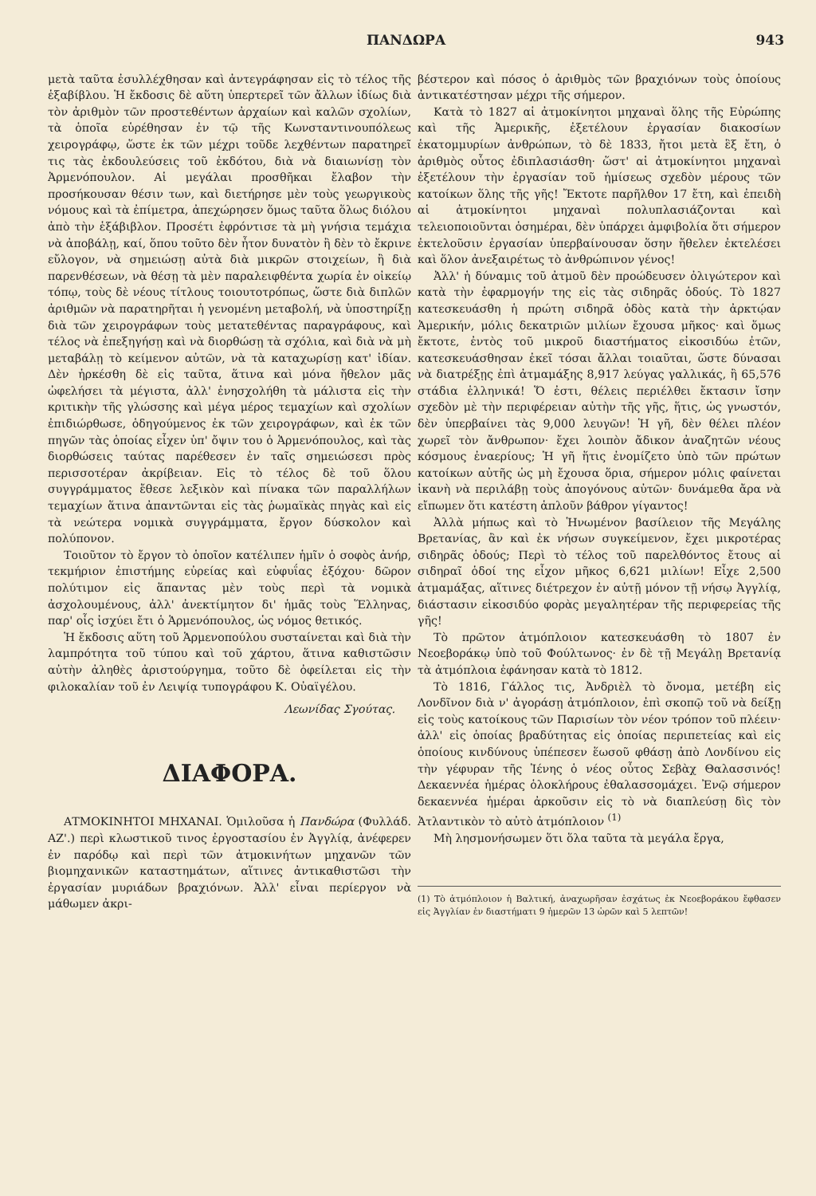ΠΑΝΔΩΡΑ 943
μετὰ ταῦτα ἐσυλλέχθησαν καὶ ἀντεγράφησαν εἰς τὸ τέλος τῆς ἑξαβίβλου. Ἡ ἔκδοσις δὲ αὕτη ὑπερτερεῖ τῶν ἄλλων ἰδίως διὰ τὸν ἀριθμὸν τῶν προστεθέντων ἀρχαίων καὶ καλῶν σχολίων, τὰ ὁποῖα εὑρέθησαν ἐν τῷ τῆς Κωνσταντινουπόλεως χειρογράφῳ, ὥστε ἐκ τῶν μέχρι τοῦδε λεχθέντων παρατηρεῖ τις τὰς ἐκδουλεύσεις τοῦ ἐκδότου, διὰ νὰ διαιωνίσῃ τὸν Ἀρμενόπουλον. Αἱ μεγάλαι προσθῆκαι ἔλαβον τὴν προσήκουσαν θέσιν των, καὶ διετήρησε μὲν τοὺς γεωργικοὺς νόμους καὶ τὰ ἐπίμετρα, ἀπεχώρησεν ὅμως ταῦτα ὅλως διόλου ἀπὸ τὴν ἑξάβιβλον. Προσέτι ἐφρόντισε τὰ μὴ γνήσια τεμάχια νὰ ἀποβάλῃ, καί, ὅπου τοῦτο δὲν ἦτον δυνατὸν ἢ δὲν τὸ ἔκρινε εὔλογον, νὰ σημειώσῃ αὐτὰ διὰ μικρῶν στοιχείων, ἢ διὰ παρενθέσεων, νὰ θέσῃ τὰ μὲν παραλειφθέντα χωρία ἐν οἰκείῳ τόπῳ, τοὺς δὲ νέους τίτλους τοιουτοτρόπως, ὥστε διὰ διπλῶν ἀριθμῶν νὰ παρατηρῆται ἡ γενομένη μεταβολή, νὰ ὑποστηρίξῃ διὰ τῶν χειρογράφων τοὺς μετατεθέντας παραγράφους, καὶ τέλος νὰ ἐπεξηγήσῃ καὶ νὰ διορθώσῃ τὰ σχόλια, καὶ διὰ νὰ μὴ μεταβάλῃ τὸ κείμενον αὐτῶν, νὰ τὰ καταχωρίσῃ κατ' ἰδίαν. Δὲν ἠρκέσθη δὲ εἰς ταῦτα, ἅτινα καὶ μόνα ἤθελον μᾶς ὠφελήσει τὰ μέγιστα, ἀλλ' ἐνησχολήθη τὰ μάλιστα εἰς τὴν κριτικὴν τῆς γλώσσης καὶ μέγα μέρος τεμαχίων καὶ σχολίων ἐπιδιώρθωσε, ὁδηγούμενος ἐκ τῶν χειρογράφων, καὶ ἐκ τῶν πηγῶν τὰς ὁποίας εἶχεν ὑπ' ὄψιν του ὁ Ἁρμενόπουλος, καὶ τὰς διορθώσεις ταύτας παρέθεσεν ἐν ταῖς σημειώσεσι πρὸς περισσοτέραν ἀκρίβειαν. Εἰς τὸ τέλος δὲ τοῦ ὅλου συγγράμματος ἔθεσε λεξικὸν καὶ πίνακα τῶν παραλλήλων τεμαχίων ἅτινα ἀπαντῶνται εἰς τὰς ῥωμαϊκὰς πηγὰς καὶ εἰς τὰ νεώτερα νομικὰ συγγράμματα, ἔργον δύσκολον καὶ πολύπονον.
Τοιοῦτον τὸ ἔργον τὸ ὁποῖον κατέλιπεν ἡμῖν ὁ σοφὸς ἀνήρ, τεκμήριον ἐπιστήμης εὐρείας καὶ εὐφυΐας ἐξόχου· δῶρον πολύτιμον εἰς ἅπαντας μὲν τοὺς περὶ τὰ νομικὰ ἀσχολουμένους, ἀλλ' ἀνεκτίμητον δι' ἡμᾶς τοὺς Ἕλληνας, παρ' οἷς ἰσχύει ἔτι ὁ Ἁρμενόπουλος, ὡς νόμος θετικός.
Ἡ ἔκδοσις αὕτη τοῦ Ἁρμενοπούλου συσταίνεται καὶ διὰ τὴν λαμπρότητα τοῦ τύπου καὶ τοῦ χάρτου, ἅτινα καθιστῶσιν αὐτὴν ἀληθὲς ἀριστούργημα, τοῦτο δὲ ὀφείλεται εἰς τὴν φιλοκαλίαν τοῦ ἐν Λειψίᾳ τυπογράφου Κ. Οὐαϊγέλου.
Λεωνίδας Σγούτας.
ΔΙΑΦΟΡΑ.
ΑΤΜΟΚΙΝΗΤΟΙ ΜΗΧΑΝΑΙ. Ὁμιλοῦσα ἡ Πανδώρα (Φυλλάδ. ΑΖ'.) περὶ κλωστικοῦ τινος ἐργοστασίου ἐν Ἀγγλίᾳ, ἀνέφερεν ἐν παρόδῳ καὶ περὶ τῶν ἀτμοκινήτων μηχανῶν τῶν βιομηχανικῶν καταστημάτων, αἵτινες ἀντικαθιστῶσι τὴν ἐργασίαν μυριάδων βραχιόνων. Ἀλλ' εἶναι περίεργον νὰ μάθωμεν ἀκρι-
βέστερον καὶ πόσος ὁ ἀριθμὸς τῶν βραχιόνων τοὺς ὁποίους ἀντικατέστησαν μέχρι τῆς σήμερον.
Κατὰ τὸ 1827 αἱ ἀτμοκίνητοι μηχαναὶ ὅλης τῆς Εὐρώπης καὶ τῆς Ἀμερικῆς, ἐξετέλουν ἐργασίαν διακοσίων ἑκατομμυρίων ἀνθρώπων, τὸ δὲ 1833, ἤτοι μετὰ ἓξ ἔτη, ὁ ἀριθμὸς οὗτος ἐδιπλασιάσθη· ὥστ' αἱ ἀτμοκίνητοι μηχαναὶ ἐξετέλουν τὴν ἐργασίαν τοῦ ἡμίσεως σχεδὸν μέρους τῶν κατοίκων ὅλης τῆς γῆς! Ἔκτοτε παρῆλθον 17 ἔτη, καὶ ἐπειδὴ αἱ ἀτμοκίνητοι μηχαναὶ πολυπλασιάζονται καὶ τελειοποιοῦνται ὁσημέραι, δὲν ὑπάρχει ἀμφιβολία ὅτι σήμερον ἐκτελοῦσιν ἐργασίαν ὑπερβαίνουσαν ὅσην ἤθελεν ἐκτελέσει καὶ ὅλον ἀνεξαιρέτως τὸ ἀνθρώπινον γένος!
Ἀλλ' ἡ δύναμις τοῦ ἀτμοῦ δὲν προώδευσεν ὀλιγώτερον καὶ κατὰ τὴν ἐφαρμογήν της εἰς τὰς σιδηρᾶς ὁδούς. Τὸ 1827 κατεσκευάσθη ἡ πρώτη σιδηρᾶ ὁδὸς κατὰ τὴν ἀρκτῴαν Ἀμερικήν, μόλις δεκατριῶν μιλίων ἔχουσα μῆκος· καὶ ὅμως ἔκτοτε, ἐντὸς τοῦ μικροῦ διαστήματος εἰκοσιδύω ἐτῶν, κατεσκευάσθησαν ἐκεῖ τόσαι ἄλλαι τοιαῦται, ὥστε δύνασαι νὰ διατρέξῃς ἐπὶ ἀτμαμάξης 8,917 λεύγας γαλλικάς, ἢ 65,576 στάδια ἑλληνικά! Ὅ ἐστι, θέλεις περιέλθει ἔκτασιν ἴσην σχεδὸν μὲ τὴν περιφέρειαν αὐτὴν τῆς γῆς, ἥτις, ὡς γνωστόν, δὲν ὑπερβαίνει τὰς 9,000 λευγῶν! Ἡ γῆ, δὲν θέλει πλέον χωρεῖ τὸν ἄνθρωπον· ἔχει λοιπὸν ἄδικον ἀναζητῶν νέους κόσμους ἐναερίους; Ἡ γῆ ἥτις ἐνομίζετο ὑπὸ τῶν πρώτων κατοίκων αὐτῆς ὡς μὴ ἔχουσα ὅρια, σήμερον μόλις φαίνεται ἱκανὴ νὰ περιλάβῃ τοὺς ἀπογόνους αὐτῶν· δυνάμεθα ἄρα νὰ εἴπωμεν ὅτι κατέστη ἁπλοῦν βάθρον γίγαντος!
Ἀλλὰ μήπως καὶ τὸ Ἡνωμένον βασίλειον τῆς Μεγάλης Βρετανίας, ἂν καὶ ἐκ νήσων συγκείμενον, ἔχει μικροτέρας σιδηρᾶς ὁδούς; Περὶ τὸ τέλος τοῦ παρελθόντος ἔτους αἱ σιδηραῖ ὁδοί της εἶχον μῆκος 6,621 μιλίων! Εἶχε 2,500 ἀτμαμάξας, αἵτινες διέτρεχον ἐν αὐτῇ μόνον τῇ νήσῳ Ἀγγλίᾳ, διάστασιν εἰκοσιδύο φορὰς μεγαλητέραν τῆς περιφερείας τῆς γῆς!
Τὸ πρῶτον ἀτμόπλοιον κατεσκευάσθη τὸ 1807 ἐν Νεοεβοράκῳ ὑπὸ τοῦ Φούλτωνος· ἐν δὲ τῇ Μεγάλῃ Βρετανίᾳ τὰ ἀτμόπλοια ἐφάνησαν κατὰ τὸ 1812.
Τὸ 1816, Γάλλος τις, Ἀνδριὲλ τὸ ὄνομα, μετέβη εἰς Λονδῖνον διὰ ν' ἀγοράσῃ ἀτμόπλοιον, ἐπὶ σκοπῷ τοῦ νὰ δείξῃ εἰς τοὺς κατοίκους τῶν Παρισίων τὸν νέον τρόπον τοῦ πλέειν· ἀλλ' εἰς ὁποίας βραδύτητας εἰς ὁποίας περιπετείας καὶ εἰς ὁποίους κινδύνους ὑπέπεσεν ἕωσοῦ φθάσῃ ἀπὸ Λονδίνου εἰς τὴν γέφυραν τῆς Ἰένης ὁ νέος οὗτος Σεβὰχ Θαλασσινός! Δεκαεννέα ἡμέρας ὁλοκλήρους ἐθαλασσομάχει. Ἐνῷ σήμερον δεκαεννέα ἡμέραι ἀρκοῦσιν εἰς τὸ νὰ διαπλεύσῃ δὶς τὸν Ἀτλαντικὸν τὸ αὐτὸ ἀτμόπλοιον <sup>(1)</sup>
Μὴ λησμονήσωμεν ὅτι ὅλα ταῦτα τὰ μεγάλα ἔργα,
(1) Τὸ ἀτμόπλοιον ἡ Βαλτική, ἀναχωρῆσαν ἐσχάτως ἐκ Νεοεβοράκου ἔφθασεν εἰς Ἀγγλίαν ἐν διαστήματι 9 ἡμερῶν 13 ὡρῶν καὶ 5 λεπτῶν!